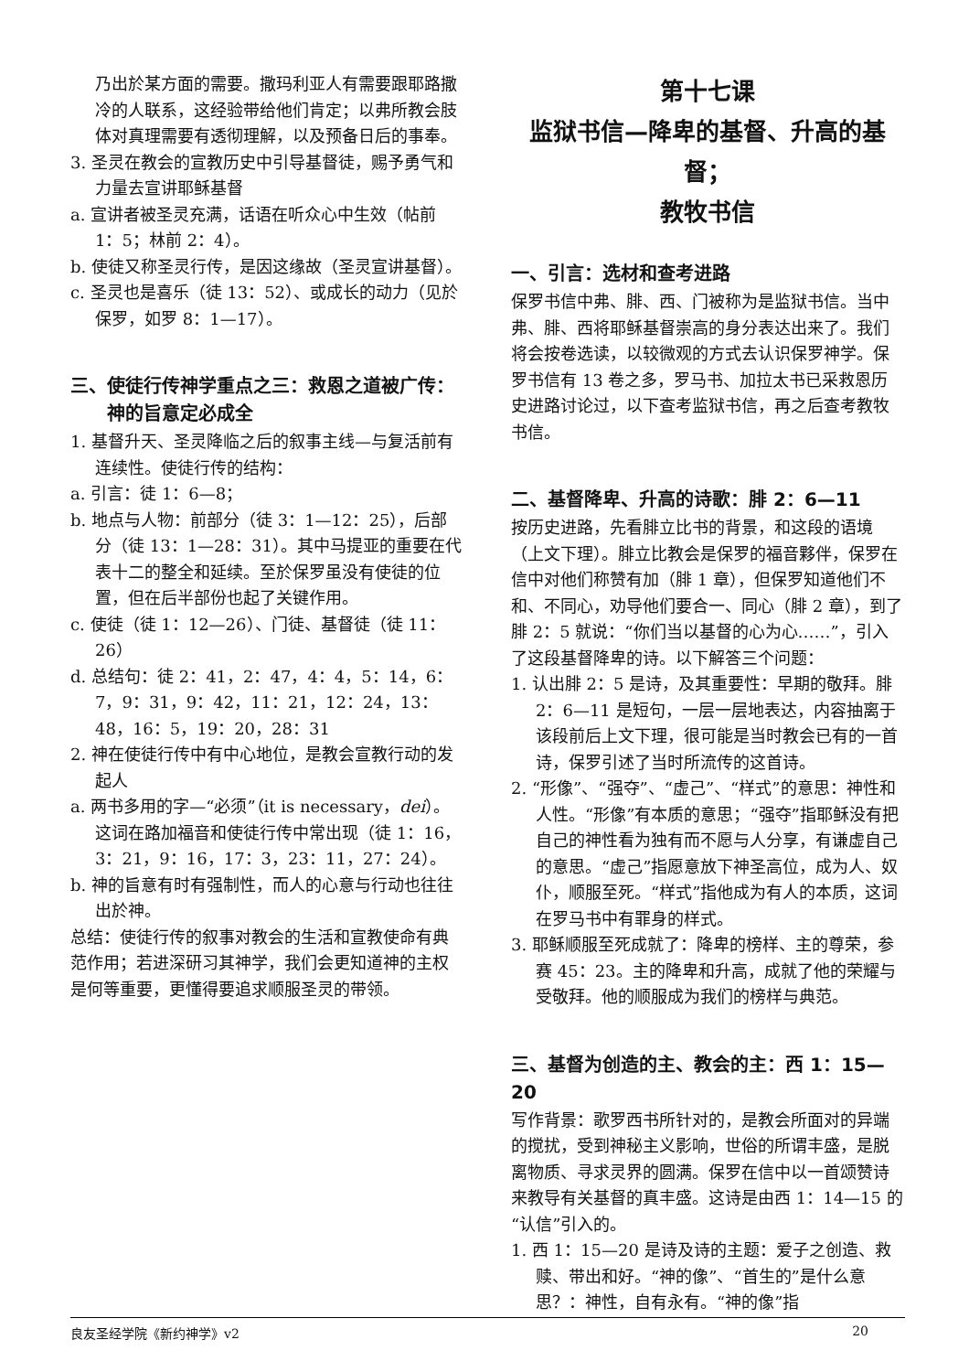乃出於某方面的需要。撒玛利亚人有需要跟耶路撒冷的人联系，这经验带给他们肯定；以弗所教会肢体对真理需要有透彻理解，以及预备日后的事奉。
3. 圣灵在教会的宣教历史中引导基督徒，赐予勇气和力量去宣讲耶稣基督
a. 宣讲者被圣灵充满，话语在听众心中生效（帖前 1：5；林前 2：4）。
b. 使徒又称圣灵行传，是因这缘故（圣灵宣讲基督）。
c. 圣灵也是喜乐（徒 13：52）、或成长的动力（见於保罗，如罗 8：1—17）。
三、使徒行传神学重点之三：救恩之道被广传：神的旨意定必成全
1. 基督升天、圣灵降临之后的叙事主线—与复活前有连续性。使徒行传的结构：
a. 引言：徒 1：6—8；
b. 地点与人物：前部分（徒 3：1—12：25），后部分（徒 13：1—28：31）。其中马提亚的重要在代表十二的整全和延续。至於保罗虽没有使徒的位置，但在后半部份也起了关键作用。
c. 使徒（徒 1：12—26）、门徒、基督徒（徒 11：26）
d. 总结句：徒 2：41，2：47，4：4，5：14，6：7，9：31，9：42，11：21，12：24，13：48，16：5，19：20，28：31
2. 神在使徒行传中有中心地位，是教会宣教行动的发起人
a. 两书多用的字—“必须”（it is necessary，dei）。这词在路加福音和使徒行传中常出现（徒 1：16，3：21，9：16，17：3，23：11，27：24）。
b. 神的旨意有时有强制性，而人的心意与行动也往往出於神。
总结：使徒行传的叙事对教会的生活和宣教使命有典范作用；若进深研习其神学，我们会更知道神的主权是何等重要，更懂得要追求顺服圣灵的带领。
第十七课
监狱书信—降卑的基督、升高的基督；
教牧书信
一、引言：选材和查考进路
保罗书信中弗、腓、西、门被称为是监狱书信。当中弗、腓、西将耶稣基督崇高的身分表达出来了。我们将会按卷选读，以较微观的方式去认识保罗神学。保罗书信有 13 卷之多，罗马书、加拉太书已采救恩历史进路讨论过，以下查考监狱书信，再之后查考教牧书信。
二、基督降卑、升高的诗歌：腓 2：6—11
按历史进路，先看腓立比书的背景，和这段的语境（上文下理）。腓立比教会是保罗的福音夥伴，保罗在信中对他们称赞有加（腓 1 章），但保罗知道他们不和、不同心，劝导他们要合一、同心（腓 2 章），到了腓 2：5 就说：“你们当以基督的心为心……”，引入了这段基督降卑的诗。以下解答三个问题：
1. 认出腓 2：5 是诗，及其重要性：早期的敬拜。腓 2：6—11 是短句，一层一层地表达，内容抽离于该段前后上文下理，很可能是当时教会已有的一首诗，保罗引述了当时所流传的这首诗。
2. “形像”、“强夺”、“虚己”、“样式”的意思：神性和人性。“形像”有本质的意思；“强夺”指耶稣没有把自己的神性看为独有而不愿与人分享，有谦虚自己的意思。“虚己”指愿意放下神圣高位，成为人、奴仆，顺服至死。“样式”指他成为有人的本质，这词在罗马书中有罪身的样式。
3. 耶稣顺服至死成就了：降卑的榜样、主的尊荣，参赛 45：23。主的降卑和升高，成就了他的荣耀与受敬拜。他的顺服成为我们的榜样与典范。
三、基督为创造的主、教会的主：西 1：15—20
写作背景：歌罗西书所针对的，是教会所面对的异端的搅扰，受到神秘主义影响，世俗的所谓丰盛，是脱离物质、寻求灵界的圆满。保罗在信中以一首颂赞诗来教导有关基督的真丰盛。这诗是由西 1：14—15 的“认信”引入的。
1. 西 1：15—20 是诗及诗的主题：爱子之创造、救赎、带出和好。“神的像”、“首生的”是什么意思？：神性，自有永有。“神的像”指
良友圣经学院《新约神学》v2 20